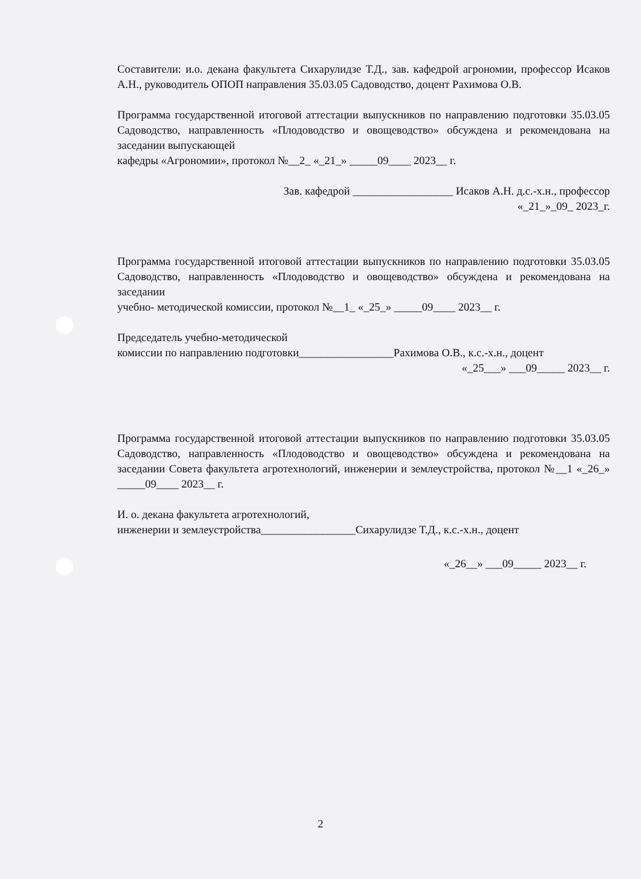Составители: и.о. декана факультета Сихарулидзе Т.Д., зав. кафедрой агрономии, профессор Исаков А.Н., руководитель ОПОП направления 35.03.05 Садоводство, доцент Рахимова О.В.
Программа государственной итоговой аттестации выпускников по направлению подготовки 35.03.05 Садоводство, направленность «Плодоводство и овощеводство» обсуждена и рекомендована на заседании выпускающей
кафедры «Агрономии», протокол №__2_ «_21_» _____09____ 2023__ г.
Зав. кафедрой __________________ Исаков А.Н. д.с.-х.н., профессор
«_21_»_09_ 2023_г.
Программа государственной итоговой аттестации выпускников по направлению подготовки 35.03.05 Садоводство, направленность «Плодоводство и овощеводство» обсуждена и рекомендована на заседании
учебно- методической комиссии, протокол №__1_ «_25_» _____09____ 2023__ г.
Председатель учебно-методической
комиссии по направлению подготовки_________________Рахимова О.В., к.с.-х.н., доцент
«_25___» ___09_____ 2023__ г.
Программа государственной итоговой аттестации выпускников по направлению подготовки 35.03.05 Садоводство, направленность «Плодоводство и овощеводство» обсуждена и рекомендована на заседании Совета факультета агротехнологий, инженерии и землеустройства, протокол №__1 «_26_» _____09____ 2023__ г.
И. о. декана факультета агротехнологий,
инженерии и землеустройства_________________Сихарулидзе Т.Д., к.с.-х.н., доцент
«_26__» ___09_____ 2023__ г.
2